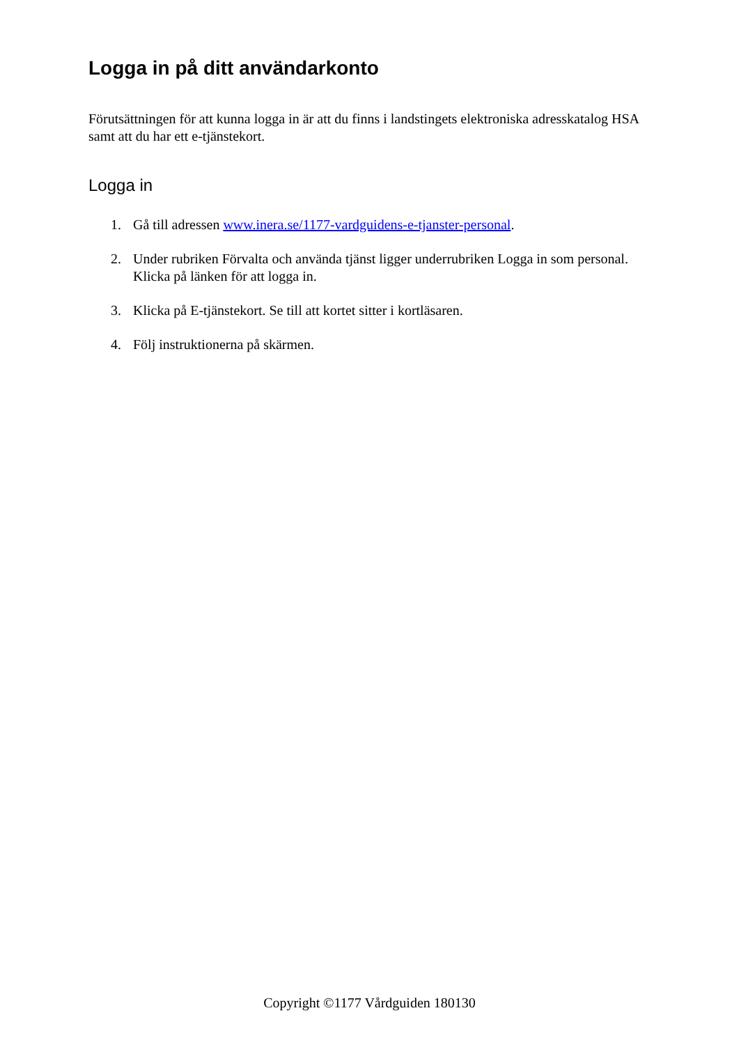Logga in på ditt användarkonto
Förutsättningen för att kunna logga in är att du finns i landstingets elektroniska adresskatalog HSA samt att du har ett e-tjänstekort.
Logga in
1. Gå till adressen www.inera.se/1177-vardguidens-e-tjanster-personal.
2. Under rubriken Förvalta och använda tjänst ligger underrubriken Logga in som personal. Klicka på länken för att logga in.
3. Klicka på E-tjänstekort. Se till att kortet sitter i kortläsaren.
4. Följ instruktionerna på skärmen.
Copyright ©1177 Vårdguiden 180130